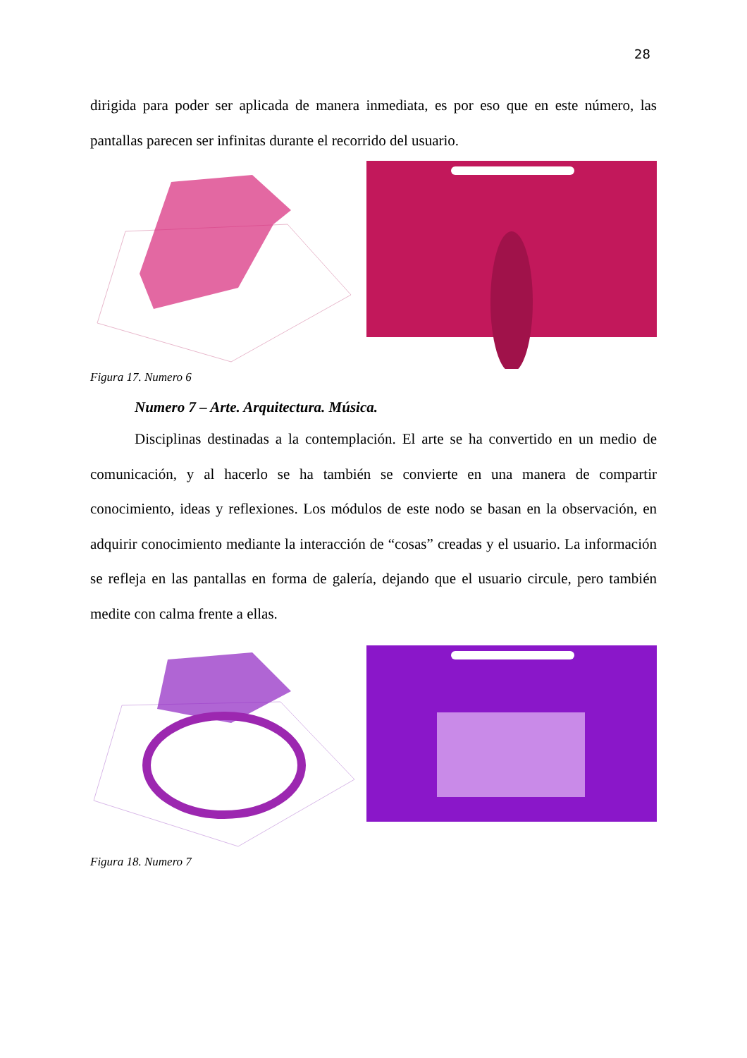28
dirigida para poder ser aplicada de manera inmediata, es por eso que en este número, las pantallas parecen ser infinitas durante el recorrido del usuario.
Figura 17. Numero 6
Numero 7 – Arte. Arquitectura. Música.
Disciplinas destinadas a la contemplación. El arte se ha convertido en un medio de comunicación, y al hacerlo se ha también se convierte en una manera de compartir conocimiento, ideas y reflexiones. Los módulos de este nodo se basan en la observación, en adquirir conocimiento mediante la interacción de “cosas” creadas y el usuario. La información se refleja en las pantallas en forma de galería, dejando que el usuario circule, pero también medite con calma frente a ellas.
Figura 18. Numero 7